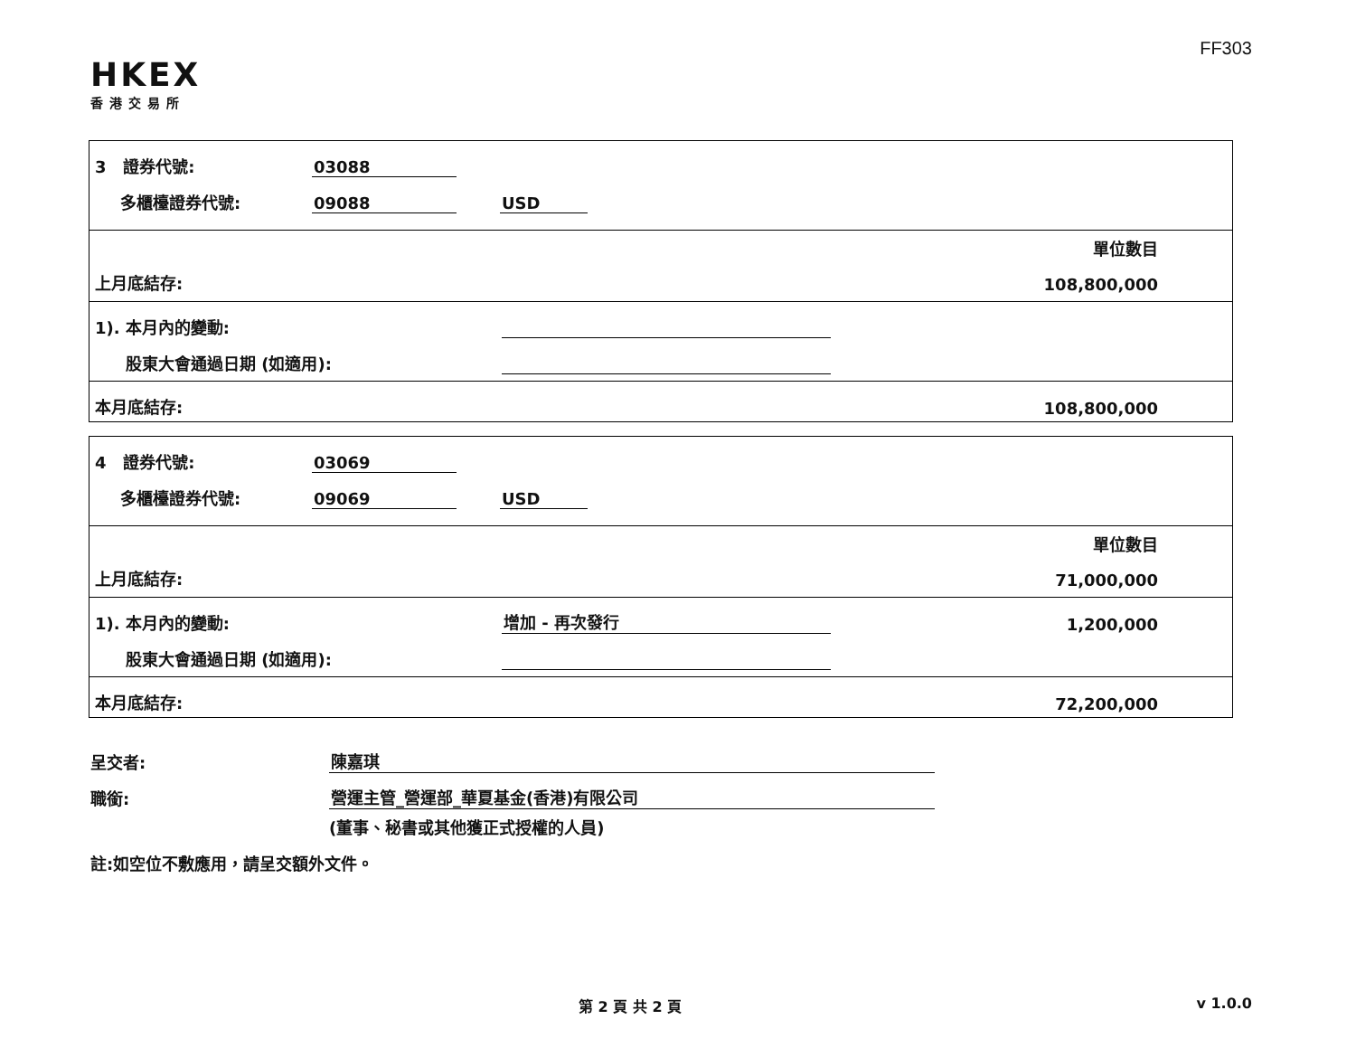FF303
HKEX
香港交易所
3 證券代號: 03088
多櫃檯證券代號: 09088 USD
單位數目
上月底結存: 108,800,000
1). 本月內的變動:
股東大會通過日期 (如適用):
本月底結存: 108,800,000
4 證券代號: 03069
多櫃檯證券代號: 09069 USD
單位數目
上月底結存: 71,000,000
1). 本月內的變動: 增加 - 再次發行 1,200,000
股東大會通過日期 (如適用):
本月底結存: 72,200,000
呈交者: 陳嘉琪
職銜: 營運主管_營運部_華夏基金(香港)有限公司
(董事、秘書或其他獲正式授權的人員)
註:如空位不敷應用，請呈交額外文件。
第 2 頁 共 2 頁 v 1.0.0